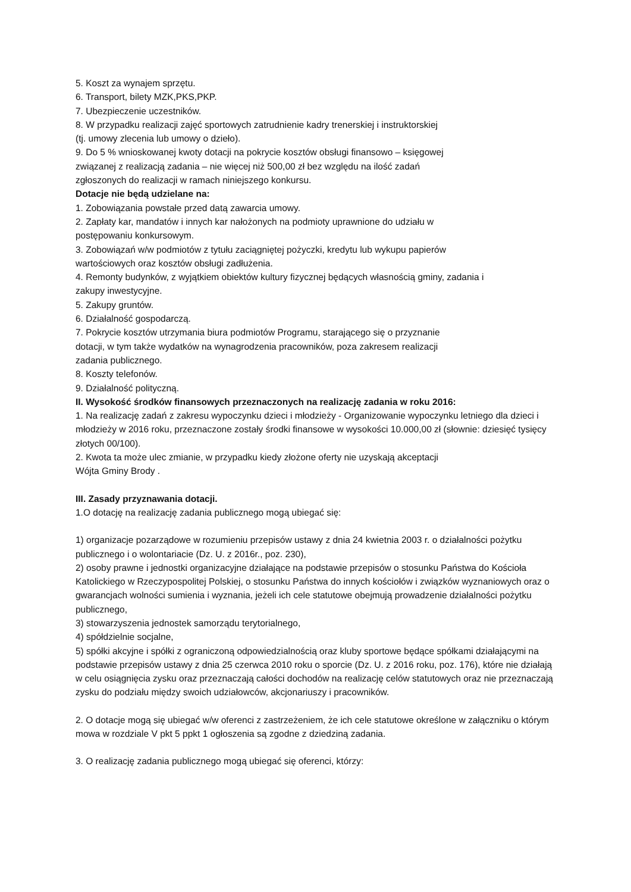5. Koszt za wynajem sprzętu.
6. Transport, bilety MZK,PKS,PKP.
7. Ubezpieczenie uczestników.
8. W przypadku realizacji zajęć sportowych zatrudnienie kadry trenerskiej i instruktorskiej
(tj. umowy zlecenia lub umowy o dzieło).
9. Do 5 % wnioskowanej kwoty dotacji na pokrycie kosztów obsługi finansowo – księgowej
związanej z realizacją zadania – nie więcej niż 500,00 zł bez względu na ilość zadań
zgłoszonych do realizacji w ramach niniejszego konkursu.
Dotacje nie będą udzielane na:
1. Zobowiązania powstałe przed datą zawarcia umowy.
2. Zapłaty kar, mandatów i innych kar nałożonych na podmioty uprawnione do udziału w
postępowaniu konkursowym.
3. Zobowiązań w/w podmiotów z tytułu zaciągniętej pożyczki, kredytu lub wykupu papierów
wartościowych oraz kosztów obsługi zadłużenia.
4. Remonty budynków, z wyjątkiem obiektów kultury fizycznej będących własnością gminy, zadania i
zakupy inwestycyjne.
5. Zakupy gruntów.
6. Działalność gospodarczą.
7. Pokrycie kosztów utrzymania biura podmiotów Programu, starającego się o przyznanie
dotacji, w tym także wydatków na wynagrodzenia pracowników, poza zakresem realizacji
zadania publicznego.
8. Koszty telefonów.
9. Działalność polityczną.
II. Wysokość środków finansowych przeznaczonych na realizację zadania w roku 2016:
1. Na realizację zadań z zakresu wypoczynku dzieci i młodzieży - Organizowanie wypoczynku letniego dla dzieci i młodzieży w 2016 roku, przeznaczone zostały środki finansowe w wysokości 10.000,00 zł (słownie: dziesięć tysięcy złotych 00/100).
2. Kwota ta może ulec zmianie, w przypadku kiedy złożone oferty nie uzyskają akceptacji
Wójta Gminy Brody .
III. Zasady przyznawania dotacji.
1.O dotację na realizację zadania publicznego mogą ubiegać się:
1) organizacje pozarządowe w rozumieniu przepisów ustawy z dnia 24 kwietnia 2003 r. o działalności pożytku publicznego i o wolontariacie (Dz. U. z 2016r., poz. 230),
2) osoby prawne i jednostki organizacyjne działające na podstawie przepisów o stosunku Państwa do Kościoła Katolickiego w Rzeczypospolitej Polskiej, o stosunku Państwa do innych kościołów i związków wyznaniowych oraz o gwarancjach wolności sumienia i wyznania, jeżeli ich cele statutowe obejmują prowadzenie działalności pożytku publicznego,
3) stowarzyszenia jednostek samorządu terytorialnego,
4) spółdzielnie socjalne,
5) spółki akcyjne i spółki z ograniczoną odpowiedzialnością oraz kluby sportowe będące spółkami działającymi na podstawie przepisów ustawy z dnia 25 czerwca 2010 roku o sporcie (Dz. U. z 2016 roku, poz. 176), które nie działają w celu osiągnięcia zysku oraz przeznaczają całości dochodów na realizację celów statutowych oraz nie przeznaczają zysku do podziału między swoich udziałowców, akcjonariuszy i pracowników.
2. O dotacje mogą się ubiegać w/w oferenci z zastrzeżeniem, że ich cele statutowe określone w załączniku o którym mowa w rozdziale V pkt 5 ppkt 1 ogłoszenia są zgodne z dziedziną zadania.
3. O realizację zadania publicznego mogą ubiegać się oferenci, którzy: